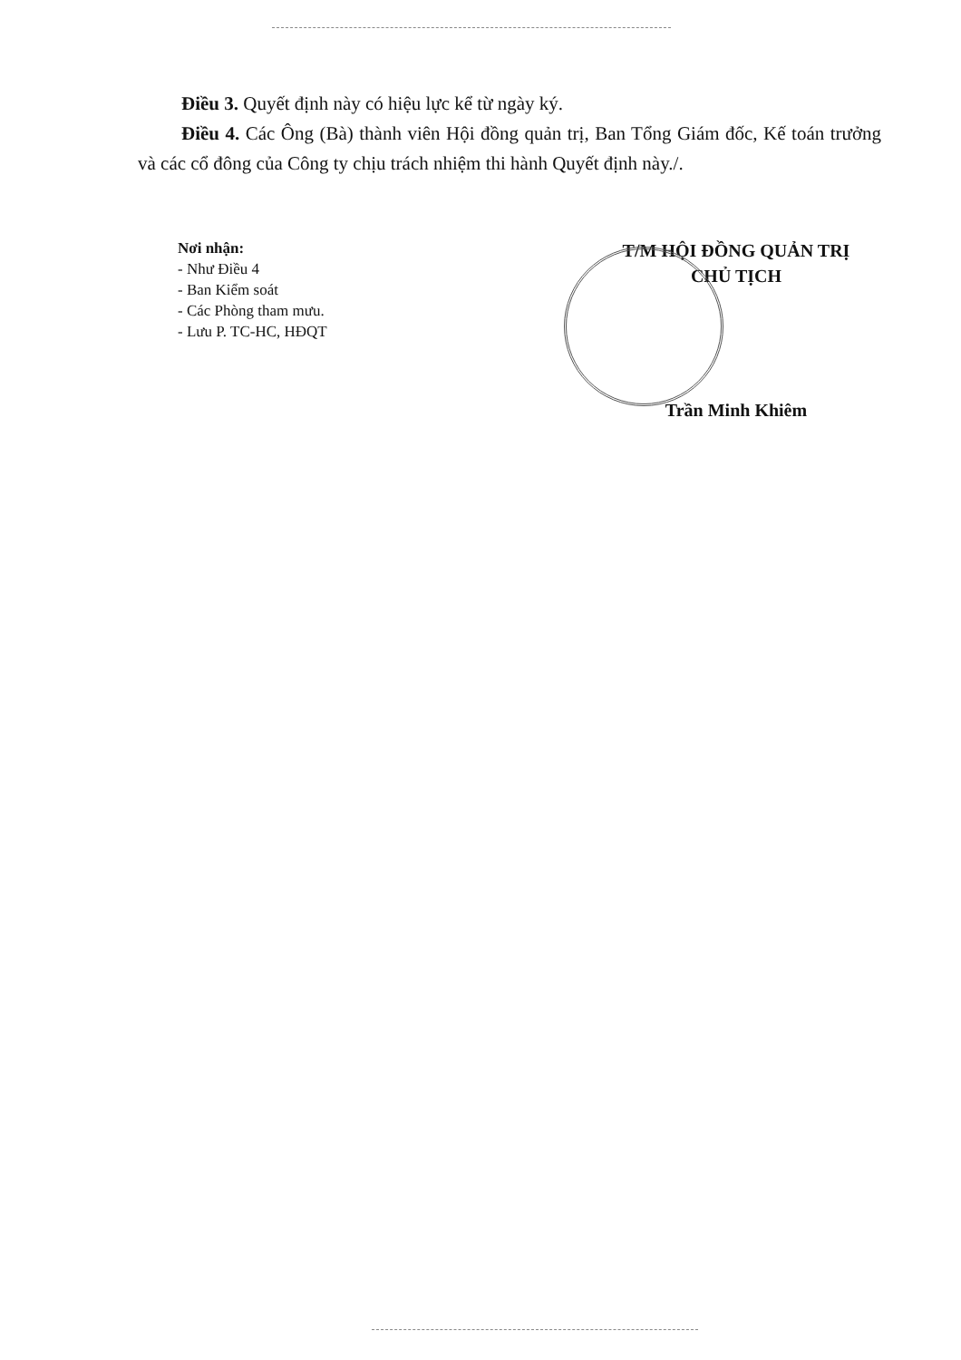Điều 3. Quyết định này có hiệu lực kể từ ngày ký.
Điều 4. Các Ông (Bà) thành viên Hội đồng quản trị, Ban Tổng Giám đốc, Kế toán trưởng và các cổ đông của Công ty chịu trách nhiệm thi hành Quyết định này./.
Nơi nhận:
- Như Điều 4
- Ban Kiểm soát
- Các Phòng tham mưu.
- Lưu P. TC-HC, HĐQT
T/M HỘI ĐỒNG QUẢN TRỊ
CHỦ TỊCH
Trần Minh Khiêm